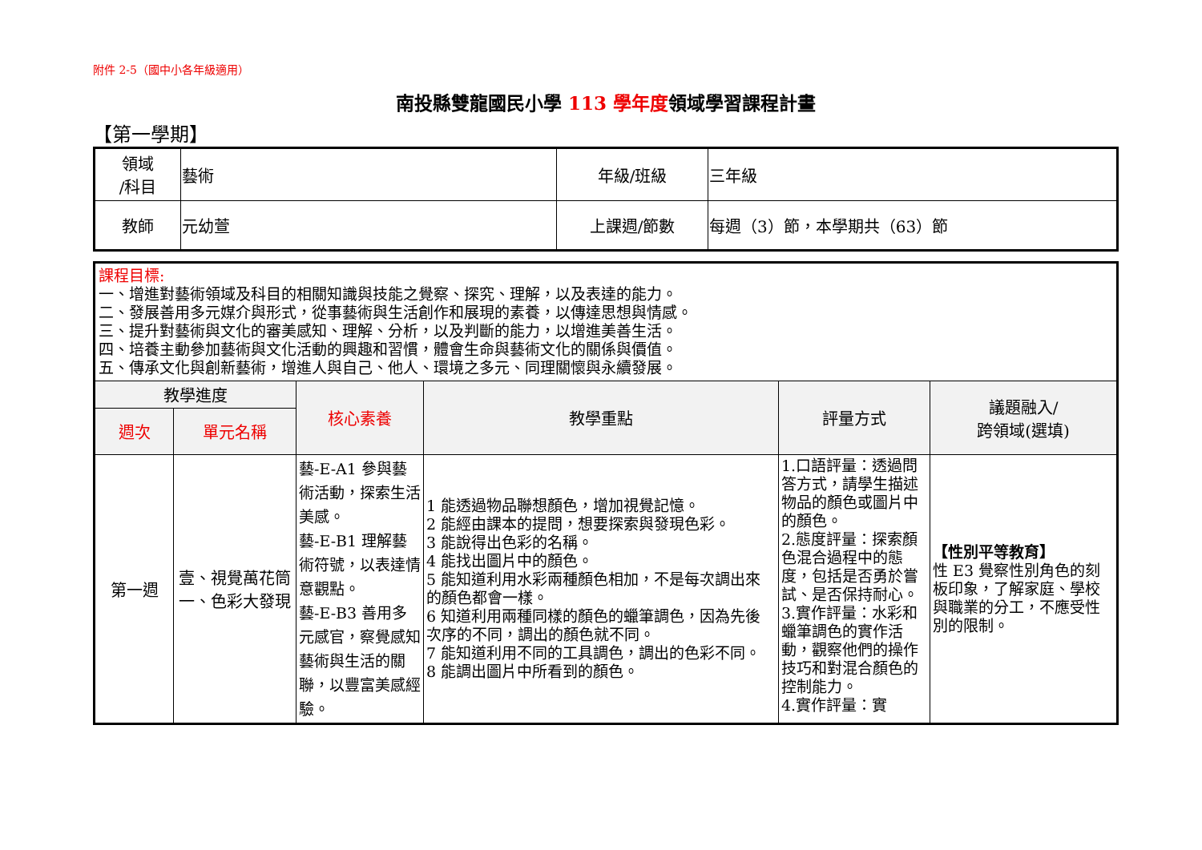附件 2-5（國中小各年級適用）
南投縣雙龍國民小學 113 學年度領域學習課程計畫
【第一學期】
| 領域 /科目 | 藝術 | 年級/班級 | 三年級 |
| 教師 | 元幼萱 | 上課週/節數 | 每週（3）節，本學期共（63）節 |
| 課程目標: 一、增進對藝術領域及科目的相關知識與技能之覺察、探究、理解，以及表達的能力。 二、發展善用多元媒介與形式，從事藝術與生活創作和展現的素養，以傳達思想與情感。 三、提升對藝術與文化的審美感知、理解、分析，以及判斷的能力，以增進美善生活。 四、培養主動參加藝術與文化活動的興趣和習慣，體會生命與藝術文化的關係與價值。 五、傳承文化與創新藝術，增進人與自己、他人、環境之多元、同理關懷與永續發展。 | | | | | |
| 教學進度 | | 核心素養 | 教學重點 | 評量方式 | 議題融入/ 跨領域(選填) |
| 週次 | 單元名稱 | | | | |
| 第一週 | 壹、視覺萬花筒 一、色彩大發現 | 藝-E-A1 參與藝術活動，探索生活美感。 藝-E-B1 理解藝術符號，以表達情意觀點。 藝-E-B3 善用多元感官，察覺感知藝術與生活的關聯，以豐富美感經驗。 | 1 能透過物品聯想顏色，增加視覺記憶。 2 能經由課本的提問，想要探索與發現色彩。 3 能說得出色彩的名稱。 4 能找出圖片中的顏色。 5 能知道利用水彩兩種顏色相加，不是每次調出來的顏色都會一樣。 6 知道利用兩種同樣的顏色的蠟筆調色，因為先後次序的不同，調出的顏色就不同。 7 能知道利用不同的工具調色，調出的色彩不同。 8 能調出圖片中所看到的顏色。 | 1.口語評量：透過問答方式，請學生描述物品的顏色或圖片中的顏色。 2.態度評量：探索顏色混合過程中的態度，包括是否勇於嘗試、是否保持耐心。 3.實作評量：水彩和蠟筆調色的實作活動，觀察他們的操作技巧和對混合顏色的控制能力。 4.實作評量：實 | 【性別平等教育】 性 E3 覺察性別角色的刻板印象，了解家庭、學校與職業的分工，不應受性別的限制。 |